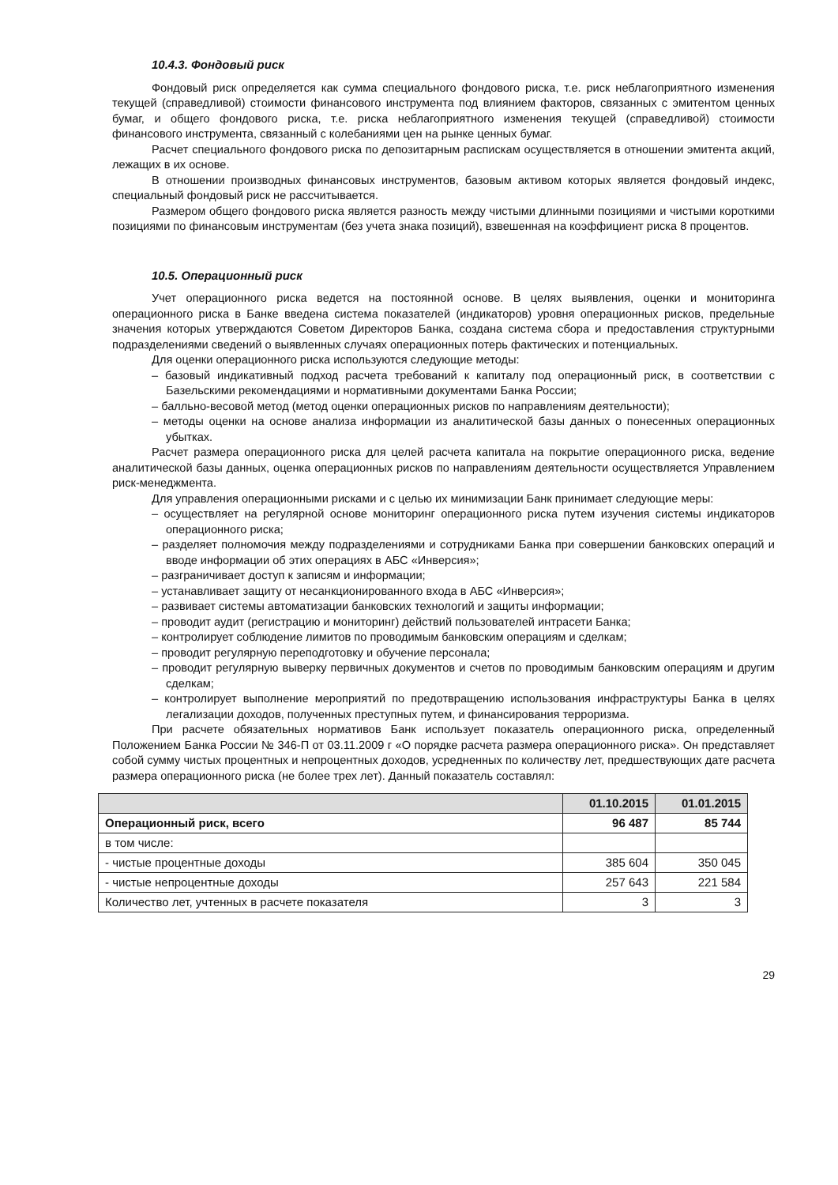10.4.3. Фондовый риск
Фондовый риск определяется как сумма специального фондового риска, т.е. риск неблагоприятного изменения текущей (справедливой) стоимости финансового инструмента под влиянием факторов, связанных с эмитентом ценных бумаг, и общего фондового риска, т.е. риска неблагоприятного изменения текущей (справедливой) стоимости финансового инструмента, связанный с колебаниями цен на рынке ценных бумаг.
Расчет специального фондового риска по депозитарным распискам осуществляется в отношении эмитента акций, лежащих в их основе.
В отношении производных финансовых инструментов, базовым активом которых является фондовый индекс, специальный фондовый риск не рассчитывается.
Размером общего фондового риска является разность между чистыми длинными позициями и чистыми короткими позициями по финансовым инструментам (без учета знака позиций), взвешенная на коэффициент риска 8 процентов.
10.5. Операционный риск
Учет операционного риска ведется на постоянной основе. В целях выявления, оценки и мониторинга операционного риска в Банке введена система показателей (индикаторов) уровня операционных рисков, предельные значения которых утверждаются Советом Директоров Банка, создана система сбора и предоставления структурными подразделениями сведений о выявленных случаях операционных потерь фактических и потенциальных.
Для оценки операционного риска используются следующие методы:
– базовый индикативный подход расчета требований к капиталу под операционный риск, в соответствии с Базельскими рекомендациями и нормативными документами Банка России;
– балльно-весовой метод (метод оценки операционных рисков по направлениям деятельности);
– методы оценки на основе анализа информации из аналитической базы данных о понесенных операционных убытках.
Расчет размера операционного риска для целей расчета капитала на покрытие операционного риска, ведение аналитической базы данных, оценка операционных рисков по направлениям деятельности осуществляется Управлением риск-менеджмента.
Для управления операционными рисками и с целью их минимизации Банк принимает следующие меры:
– осуществляет на регулярной основе мониторинг операционного риска путем изучения системы индикаторов операционного риска;
– разделяет полномочия между подразделениями и сотрудниками Банка при совершении банковских операций и вводе информации об этих операциях в АБС «Инверсия»;
– разграничивает доступ к записям и информации;
– устанавливает защиту от несанкционированного входа в АБС «Инверсия»;
– развивает системы автоматизации банковских технологий и защиты информации;
– проводит аудит (регистрацию и мониторинг) действий пользователей интрасети Банка;
– контролирует соблюдение лимитов по проводимым банковским операциям и сделкам;
– проводит регулярную переподготовку и обучение персонала;
– проводит регулярную выверку первичных документов и счетов по проводимым банковским операциям и другим сделкам;
– контролирует выполнение мероприятий по предотвращению использования инфраструктуры Банка в целях легализации доходов, полученных преступных путем, и финансирования терроризма.
При расчете обязательных нормативов Банк использует показатель операционного риска, определенный Положением Банка России № 346-П от 03.11.2009 г «О порядке расчета размера операционного риска». Он представляет собой сумму чистых процентных и непроцентных доходов, усредненных по количеству лет, предшествующих дате расчета размера операционного риска (не более трех лет). Данный показатель составлял:
| | 01.10.2015 | 01.01.2015 |
| --- | --- | --- |
| Операционный риск, всего | 96 487 | 85 744 |
| в том числе: | | |
| - чистые процентные доходы | 385 604 | 350 045 |
| - чистые непроцентные доходы | 257 643 | 221 584 |
| Количество лет, учтенных в расчете показателя | 3 | 3 |
29